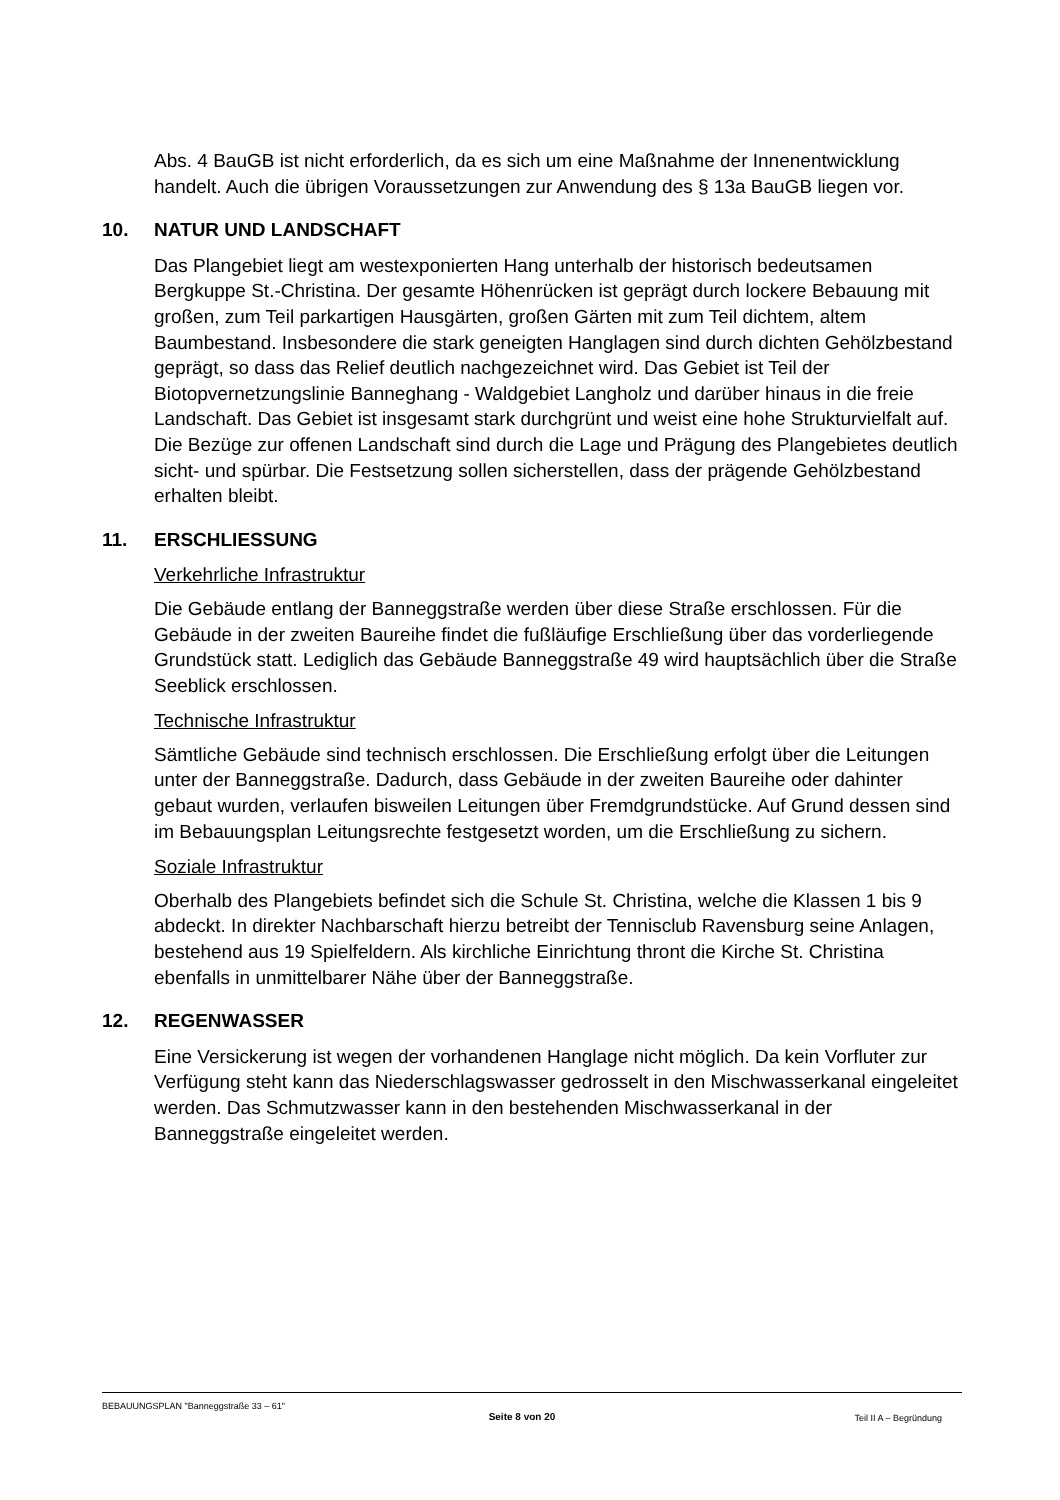Abs. 4 BauGB ist nicht erforderlich, da es sich um eine Maßnahme der Innenentwicklung handelt. Auch die übrigen Voraussetzungen zur Anwendung des § 13a BauGB liegen vor.
10. NATUR UND LANDSCHAFT
Das Plangebiet liegt am westexponierten Hang unterhalb der historisch bedeutsamen Bergkuppe St.-Christina. Der gesamte Höhenrücken ist geprägt durch lockere Bebauung mit großen, zum Teil parkartigen Hausgärten, großen Gärten mit zum Teil dichtem, altem Baumbestand. Insbesondere die stark geneigten Hanglagen sind durch dichten Gehölzbestand geprägt, so dass das Relief deutlich nachgezeichnet wird. Das Gebiet ist Teil der Biotopvernetzungslinie Banneghang - Waldgebiet Langholz und darüber hinaus in die freie Landschaft. Das Gebiet ist insgesamt stark durchgrünt und weist eine hohe Strukturvielfalt auf. Die Bezüge zur offenen Landschaft sind durch die Lage und Prägung des Plangebietes deutlich sicht- und spürbar. Die Festsetzung sollen sicherstellen, dass der prägende Gehölzbestand erhalten bleibt.
11. ERSCHLIESSUNG
Verkehrliche Infrastruktur
Die Gebäude entlang der Banneggstraße werden über diese Straße erschlossen. Für die Gebäude in der zweiten Baureihe findet die fußläufige Erschließung über das vorderliegende Grundstück statt. Lediglich das Gebäude Banneggstraße 49 wird hauptsächlich über die Straße Seeblick erschlossen.
Technische Infrastruktur
Sämtliche Gebäude sind technisch erschlossen. Die Erschließung erfolgt über die Leitungen unter der Banneggstraße. Dadurch, dass Gebäude in der zweiten Baureihe oder dahinter gebaut wurden, verlaufen bisweilen Leitungen über Fremdgrundstücke. Auf Grund dessen sind im Bebauungsplan Leitungsrechte festgesetzt worden, um die Erschließung zu sichern.
Soziale Infrastruktur
Oberhalb des Plangebiets befindet sich die Schule St. Christina, welche die Klassen 1 bis 9 abdeckt. In direkter Nachbarschaft hierzu betreibt der Tennisclub Ravensburg seine Anlagen, bestehend aus 19 Spielfeldern. Als kirchliche Einrichtung thront die Kirche St. Christina ebenfalls in unmittelbarer Nähe über der Banneggstraße.
12. REGENWASSER
Eine Versickerung ist wegen der vorhandenen Hanglage nicht möglich. Da kein Vorfluter zur Verfügung steht kann das Niederschlagswasser gedrosselt in den Mischwasserkanal eingeleitet werden. Das Schmutzwasser kann in den bestehenden Mischwasserkanal in der Banneggstraße eingeleitet werden.
BEBAUUNGSPLAN "Banneggstraße 33 – 61"
Seite 8 von 20 Teil II A – Begründung